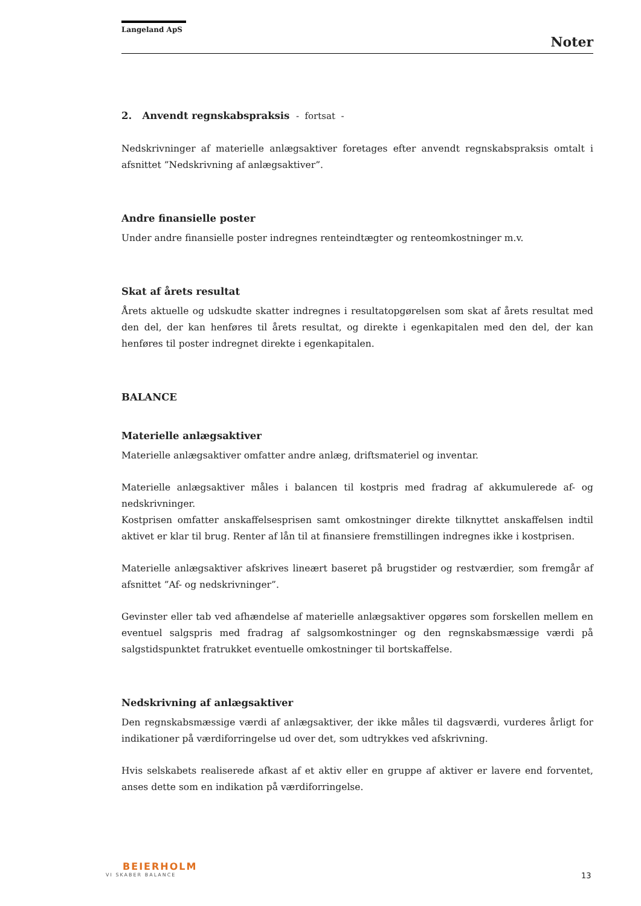Langeland ApS
Noter
2. Anvendt regnskabspraksis - fortsat -
Nedskrivninger af materielle anlægsaktiver foretages efter anvendt regnskabspraksis omtalt i afsnittet ”Nedskrivning af anlægsaktiver”.
Andre finansielle poster
Under andre finansielle poster indregnes renteindtægter og renteomkostninger m.v.
Skat af årets resultat
Årets aktuelle og udskudte skatter indregnes i resultatopgørelsen som skat af årets resultat med den del, der kan henføres til årets resultat, og direkte i egenkapitalen med den del, der kan henføres til poster indregnet direkte i egenkapitalen.
BALANCE
Materielle anlægsaktiver
Materielle anlægsaktiver omfatter andre anlæg, driftsmateriel og inventar.
Materielle anlægsaktiver måles i balancen til kostpris med fradrag af akkumulerede af- og nedskrivninger.
Kostprisen omfatter anskaffelsesprisen samt omkostninger direkte tilknyttet anskaffelsen indtil aktivet er klar til brug. Renter af lån til at finansiere fremstillingen indregnes ikke i kostprisen.
Materielle anlægsaktiver afskrives lineært baseret på brugstider og restværdier, som fremgår af afsnittet ”Af- og nedskrivninger”.
Gevinster eller tab ved afhændelse af materielle anlægsaktiver opgøres som forskellen mellem en eventuel salgspris med fradrag af salgsomkostninger og den regnskabsmæssige værdi på salgstidspunktet fratrukket eventuelle omkostninger til bortskaffelse.
Nedskrivning af anlægsaktiver
Den regnskabsmæssige værdi af anlægsaktiver, der ikke måles til dagsværdi, vurderes årligt for indikationer på værdiforringelse ud over det, som udtrykkes ved afskrivning.
Hvis selskabets realiserede afkast af et aktiv eller en gruppe af aktiver er lavere end forventet, anses dette som en indikation på værdiforringelse.
BEIERHOLM
VI SKABER BALANCE
13